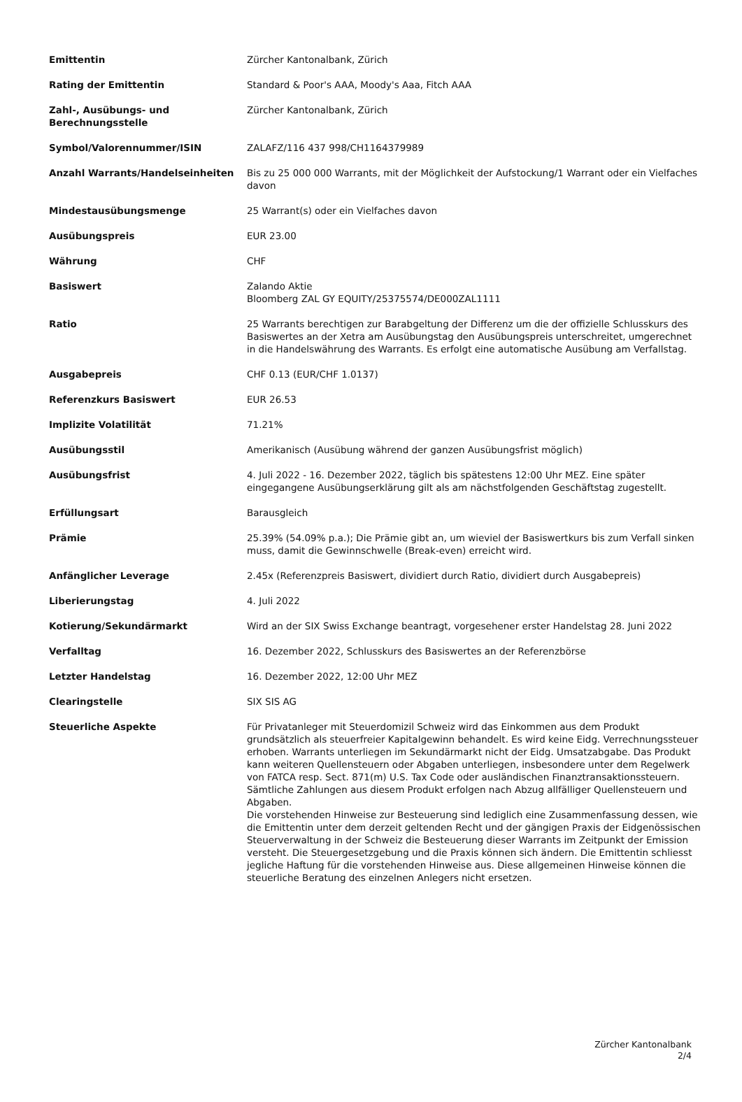| Emittentin | Zürcher Kantonalbank, Zürich |
| Rating der Emittentin | Standard & Poor's AAA, Moody's Aaa, Fitch AAA |
| Zahl-, Ausübungs- und Berechnungsstelle | Zürcher Kantonalbank, Zürich |
| Symbol/Valorennummer/ISIN | ZALAFZ/116 437 998/CH1164379989 |
| Anzahl Warrants/Handelseinheiten | Bis zu 25 000 000 Warrants, mit der Möglichkeit der Aufstockung/1 Warrant oder ein Vielfaches davon |
| Mindestausübungsmenge | 25 Warrant(s) oder ein Vielfaches davon |
| Ausübungspreis | EUR 23.00 |
| Währung | CHF |
| Basiswert | Zalando Aktie Bloomberg ZAL GY EQUITY/25375574/DE000ZAL1111 |
| Ratio | 25 Warrants berechtigen zur Barabgeltung der Differenz um die der offizielle Schlusskurs des Basiswertes an der Xetra am Ausübungstag den Ausübungspreis unterschreitet, umgerechnet in die Handelswährung des Warrants. Es erfolgt eine automatische Ausübung am Verfallstag. |
| Ausgabepreis | CHF 0.13 (EUR/CHF 1.0137) |
| Referenzkurs Basiswert | EUR 26.53 |
| Implizite Volatilität | 71.21% |
| Ausübungsstil | Amerikanisch (Ausübung während der ganzen Ausübungsfrist möglich) |
| Ausübungsfrist | 4. Juli 2022 - 16. Dezember 2022, täglich bis spätestens 12:00 Uhr MEZ. Eine später eingegangene Ausübungserklärung gilt als am nächstfolgenden Geschäftstag zugestellt. |
| Erfüllungsart | Barausgleich |
| Prämie | 25.39% (54.09% p.a.); Die Prämie gibt an, um wieviel der Basiswertkurs bis zum Verfall sinken muss, damit die Gewinnschwelle (Break-even) erreicht wird. |
| Anfänglicher Leverage | 2.45x (Referenzpreis Basiswert, dividiert durch Ratio, dividiert durch Ausgabepreis) |
| Liberierungstag | 4. Juli 2022 |
| Kotierung/Sekundärmarkt | Wird an der SIX Swiss Exchange beantragt, vorgesehener erster Handelstag 28. Juni 2022 |
| Verfalltag | 16. Dezember 2022, Schlusskurs des Basiswertes an der Referenzbörse |
| Letzter Handelstag | 16. Dezember 2022, 12:00 Uhr MEZ |
| Clearingstelle | SIX SIS AG |
| Steuerliche Aspekte | Für Privatanleger mit Steuerdomizil Schweiz wird das Einkommen aus dem Produkt grundsätzlich als steuerfreier Kapitalgewinn behandelt. Es wird keine Eidg. Verrechnungssteuer erhoben. Warrants unterliegen im Sekundärmarkt nicht der Eidg. Umsatzabgabe. Das Produkt kann weiteren Quellensteuern oder Abgaben unterliegen, insbesondere unter dem Regelwerk von FATCA resp. Sect. 871(m) U.S. Tax Code oder ausländischen Finanztransaktionssteuern. Sämtliche Zahlungen aus diesem Produkt erfolgen nach Abzug allfälliger Quellensteuern und Abgaben. Die vorstehenden Hinweise zur Besteuerung sind lediglich eine Zusammenfassung dessen, wie die Emittentin unter dem derzeit geltenden Recht und der gängigen Praxis der Eidgenössischen Steuerverwaltung in der Schweiz die Besteuerung dieser Warrants im Zeitpunkt der Emission versteht. Die Steuergesetzgebung und die Praxis können sich ändern. Die Emittentin schliesst jegliche Haftung für die vorstehenden Hinweise aus. Diese allgemeinen Hinweise können die steuerliche Beratung des einzelnen Anlegers nicht ersetzen. |
Zürcher Kantonalbank
2/4